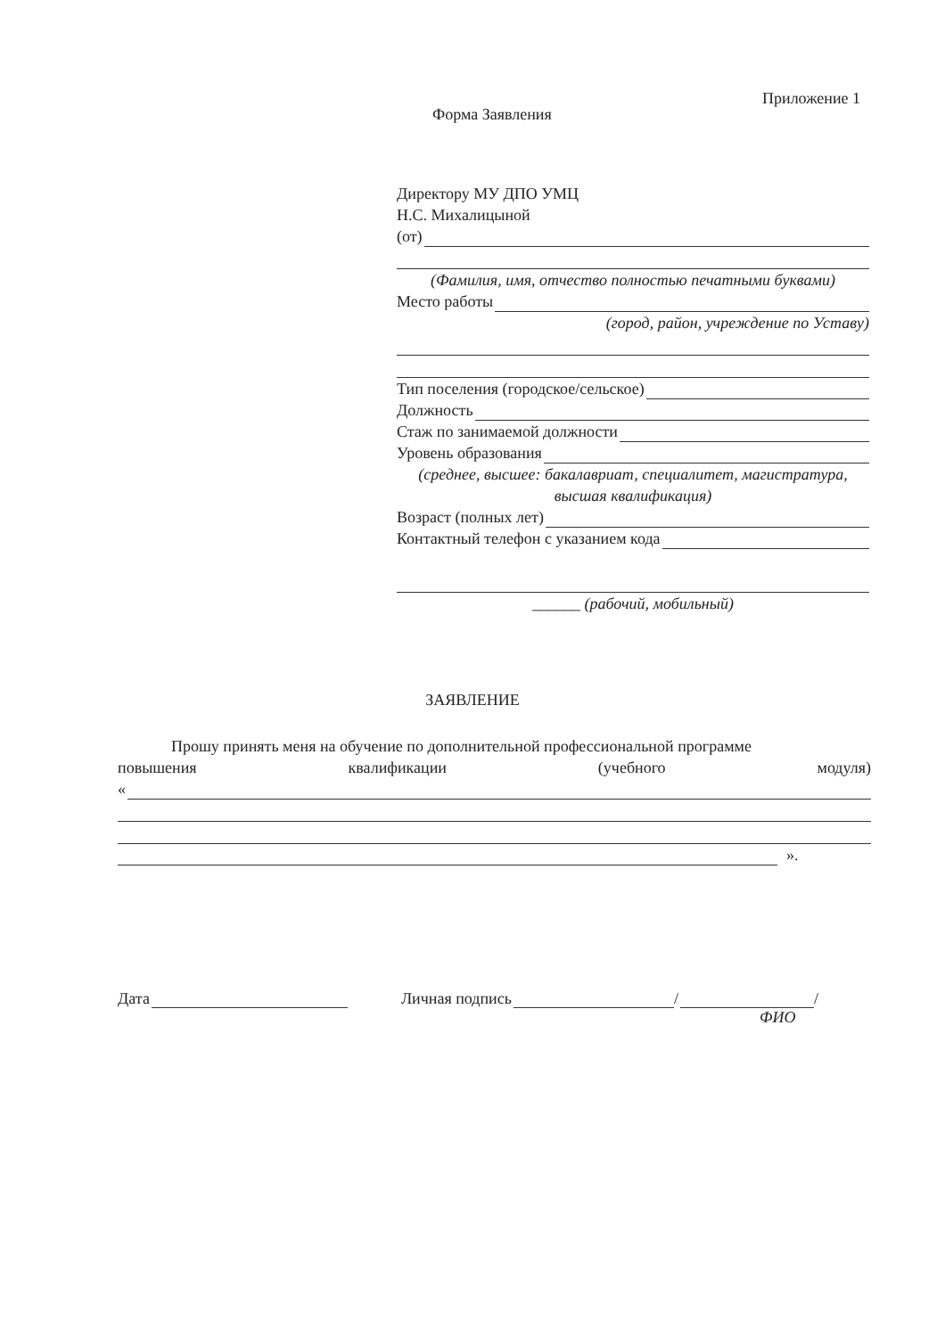Приложение 1
Форма Заявления
Директору МУ ДПО УМЦ
Н.С. Михалицыной
(от)
(Фамилия, имя, отчество полностью печатными буквами)
Место работы
(город, район, учреждение по Уставу)
Тип поселения (городское/сельское)
Должность
Стаж по занимаемой должности
Уровень образования
(среднее, высшее: бакалавриат, специалитет, магистратура, высшая квалификация)
Возраст (полных лет)
Контактный телефон с указанием кода
______ (рабочий, мобильный)
ЗАЯВЛЕНИЕ
Прошу принять меня на обучение по дополнительной профессиональной программе
повышения квалификации (учебного модуля)
«
».
Дата Личная подпись / /
ФИО